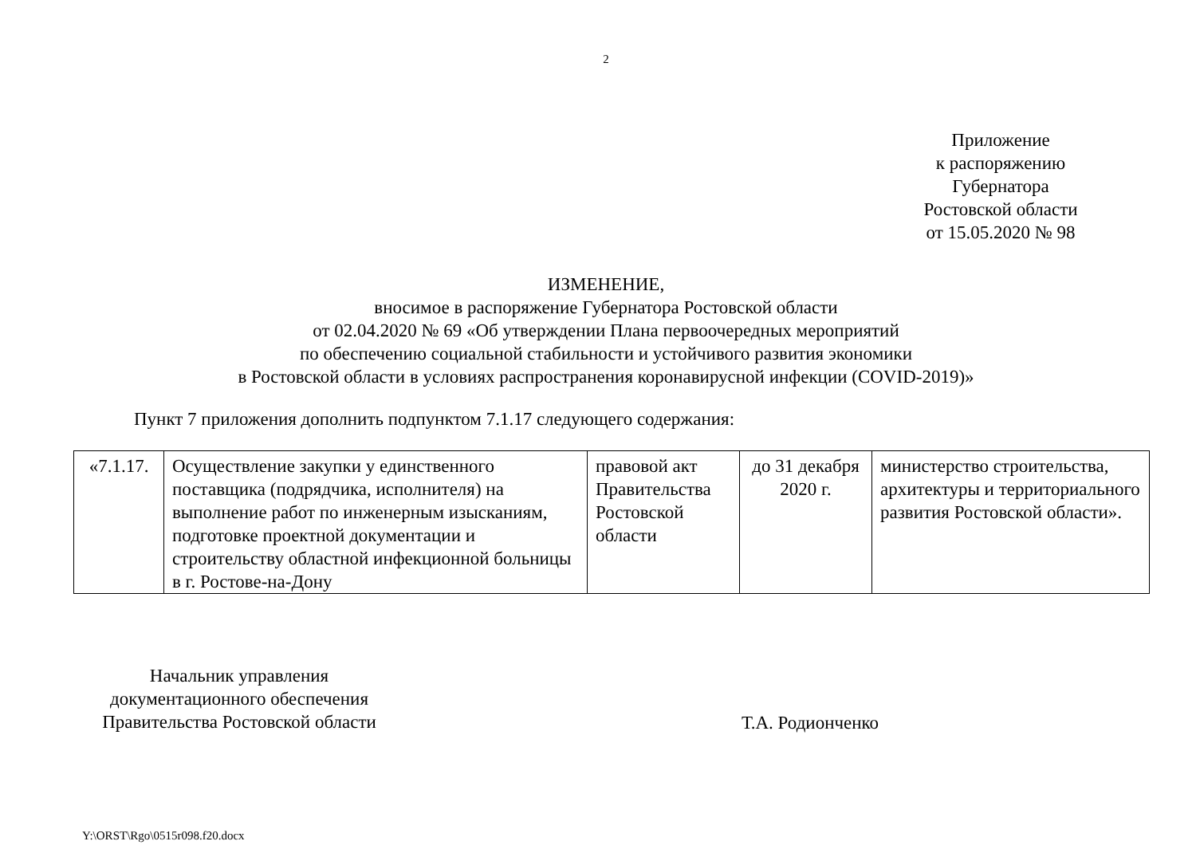2
Приложение
к распоряжению
Губернатора
Ростовской области
от 15.05.2020 № 98
ИЗМЕНЕНИЕ,
вносимое в распоряжение Губернатора Ростовской области
от 02.04.2020 № 69 «Об утверждении Плана первоочередных мероприятий
по обеспечению социальной стабильности и устойчивого развития экономики
в Ростовской области в условиях распространения коронавирусной инфекции (COVID-2019)»
Пункт 7 приложения дополнить подпунктом 7.1.17 следующего содержания:
| «7.1.17. | Осуществление закупки у единственного поставщика (подрядчика, исполнителя) на выполнение работ по инженерным изысканиям, подготовке проектной документации и строительству областной инфекционной больницы в г. Ростове-на-Дону | правовой акт Правительства Ростовской области | до 31 декабря 2020 г. | министерство строительства, архитектуры и территориального развития Ростовской области». |
Начальник управления
документационного обеспечения
Правительства Ростовской области
Т.А. Родионченко
Y:\ORST\Rgo\0515r098.f20.docx